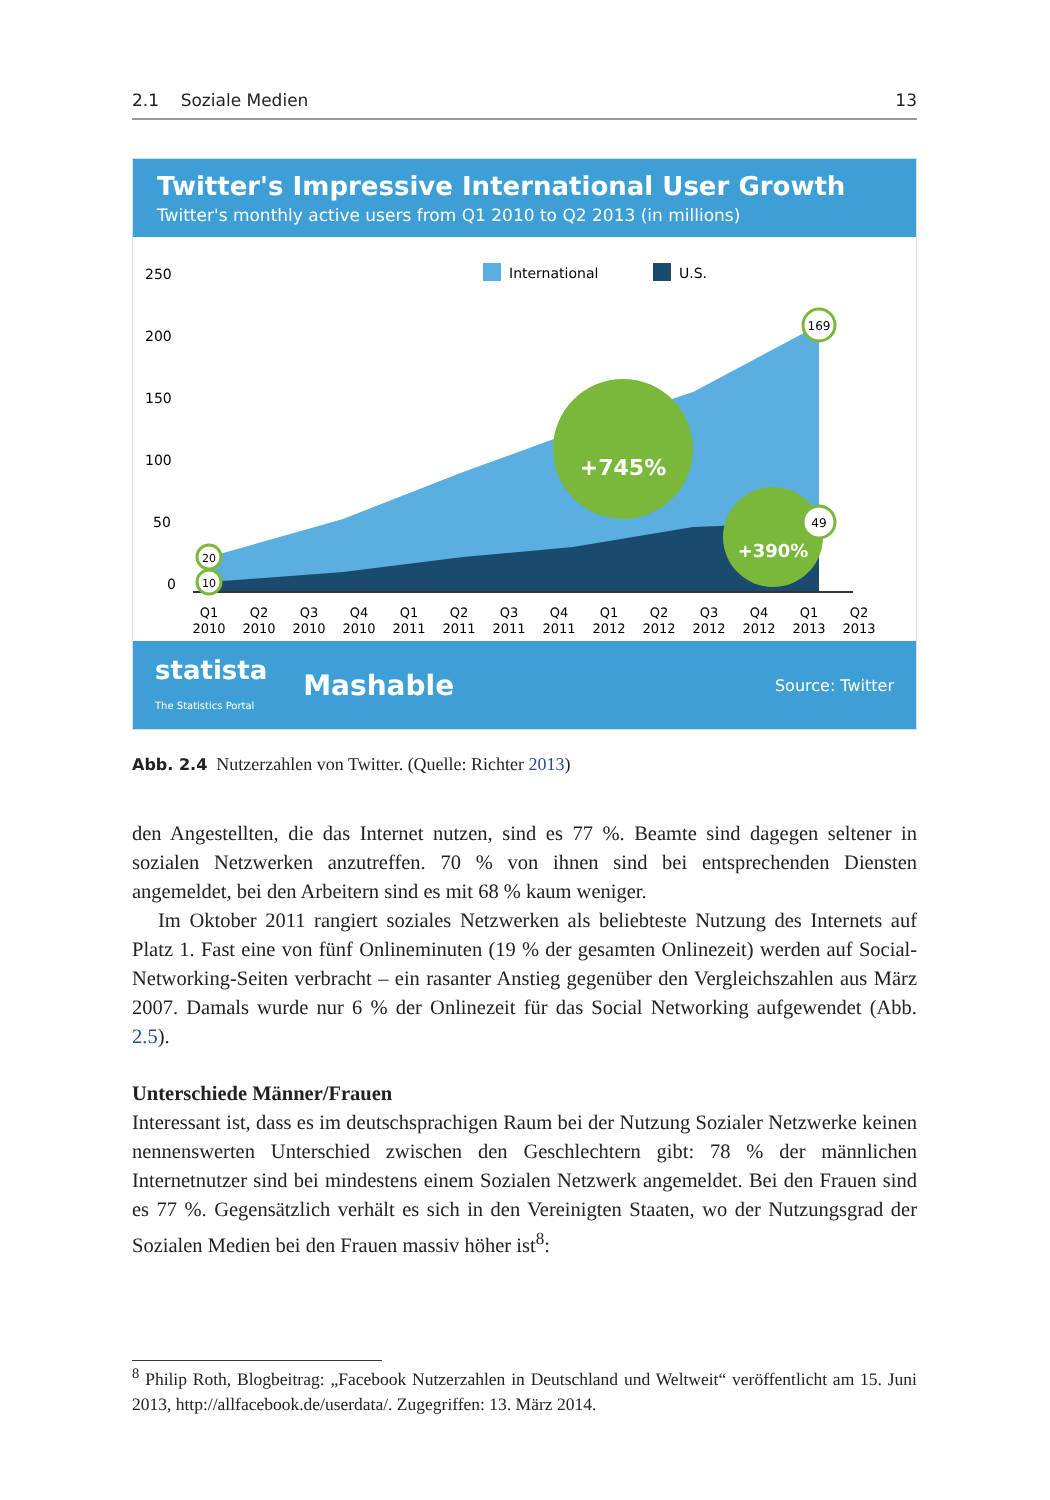2.1 Soziale Medien 13
Twitter's Impressive International User Growth
Twitter's monthly active users from Q1 2010 to Q2 2013 (in millions)
250
200
150
100
50
0
International
U.S.
+745%
+390%
169
49
20
10
Q1
Q2
Q3
Q4
Q1
Q2
Q3
Q4
Q1
Q2
Q3
Q4
Q1
Q2
2010
2010
2010
2010
2011
2011
2011
2011
2012
2012
2012
2012
2013
2013
statista
The Statistics Portal Mashable Source: Twitter
Abb. 2.4 Nutzerzahlen von Twitter. (Quelle: Richter 2013)
den Angestellten, die das Internet nutzen, sind es 77 %. Beamte sind dagegen seltener in sozialen Netzwerken anzutreffen. 70 % von ihnen sind bei entsprechenden Diensten angemeldet, bei den Arbeitern sind es mit 68 % kaum weniger.
Im Oktober 2011 rangiert soziales Netzwerken als beliebteste Nutzung des Internets auf Platz 1. Fast eine von fünf Onlineminuten (19 % der gesamten Onlinezeit) werden auf Social-Networking-Seiten verbracht – ein rasanter Anstieg gegenüber den Vergleichszahlen aus März 2007. Damals wurde nur 6 % der Onlinezeit für das Social Networking aufgewendet (Abb. 2.5).
Unterschiede Männer/Frauen
Interessant ist, dass es im deutschsprachigen Raum bei der Nutzung Sozialer Netzwerke keinen nennenswerten Unterschied zwischen den Geschlechtern gibt: 78 % der männlichen Internetnutzer sind bei mindestens einem Sozialen Netzwerk angemeldet. Bei den Frauen sind es 77 %. Gegensätzlich verhält es sich in den Vereinigten Staaten, wo der Nutzungsgrad der Sozialen Medien bei den Frauen massiv höher ist<sup>8</sup>:
<sup>8</sup> Philip Roth, Blogbeitrag: „Facebook Nutzerzahlen in Deutschland und Weltweit“ veröffentlicht am 15. Juni 2013, http://allfacebook.de/userdata/. Zugegriffen: 13. März 2014.